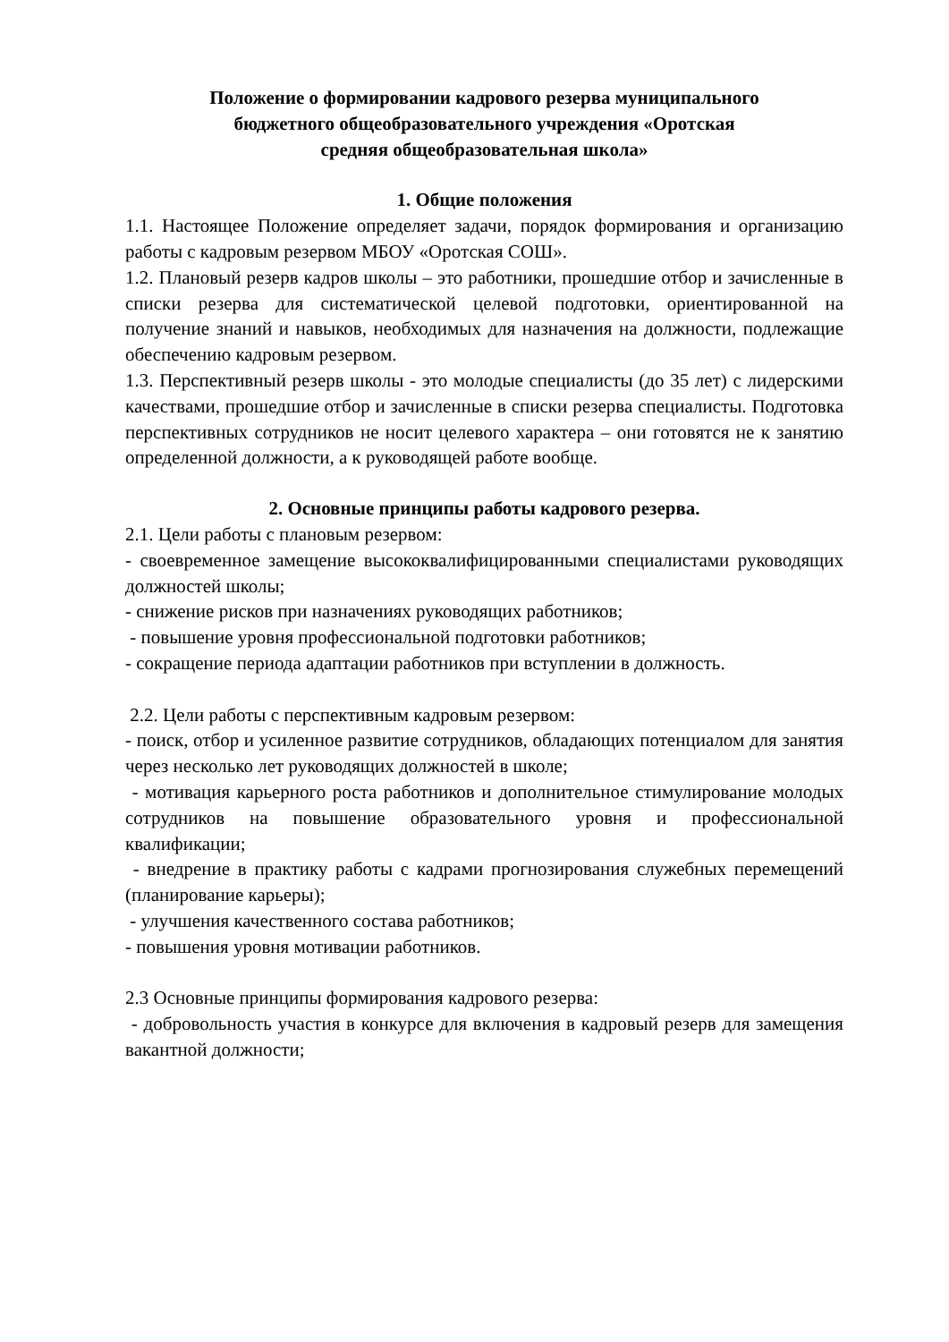Положение о формировании кадрового резерва муниципального
бюджетного общеобразовательного учреждения «Оротская
средняя общеобразовательная школа»
1. Общие положения
1.1. Настоящее Положение определяет задачи, порядок формирования и организацию работы с кадровым резервом МБОУ «Оротская СОШ».
1.2. Плановый резерв кадров школы – это работники, прошедшие отбор и зачисленные в списки резерва для систематической целевой подготовки, ориентированной на получение знаний и навыков, необходимых для назначения на должности, подлежащие обеспечению кадровым резервом.
1.3. Перспективный резерв школы - это молодые специалисты (до 35 лет) с лидерскими качествами, прошедшие отбор и зачисленные в списки резерва специалисты. Подготовка перспективных сотрудников не носит целевого характера – они готовятся не к занятию определенной должности, а к руководящей работе вообще.
2. Основные принципы работы кадрового резерва.
2.1. Цели работы с плановым резервом:
- своевременное замещение высококвалифицированными специалистами руководящих должностей школы;
- снижение рисков при назначениях руководящих работников;
- повышение уровня профессиональной подготовки работников;
- сокращение периода адаптации работников при вступлении в должность.
2.2. Цели работы с перспективным кадровым резервом:
- поиск, отбор и усиленное развитие сотрудников, обладающих потенциалом для занятия через несколько лет руководящих должностей в школе;
- мотивация карьерного роста работников и дополнительное стимулирование молодых сотрудников на повышение образовательного уровня и профессиональной квалификации;
- внедрение в практику работы с кадрами прогнозирования служебных перемещений (планирование карьеры);
- улучшения качественного состава работников;
- повышения уровня мотивации работников.
2.3 Основные принципы формирования кадрового резерва:
- добровольность участия в конкурсе для включения в кадровый резерв для замещения вакантной должности;